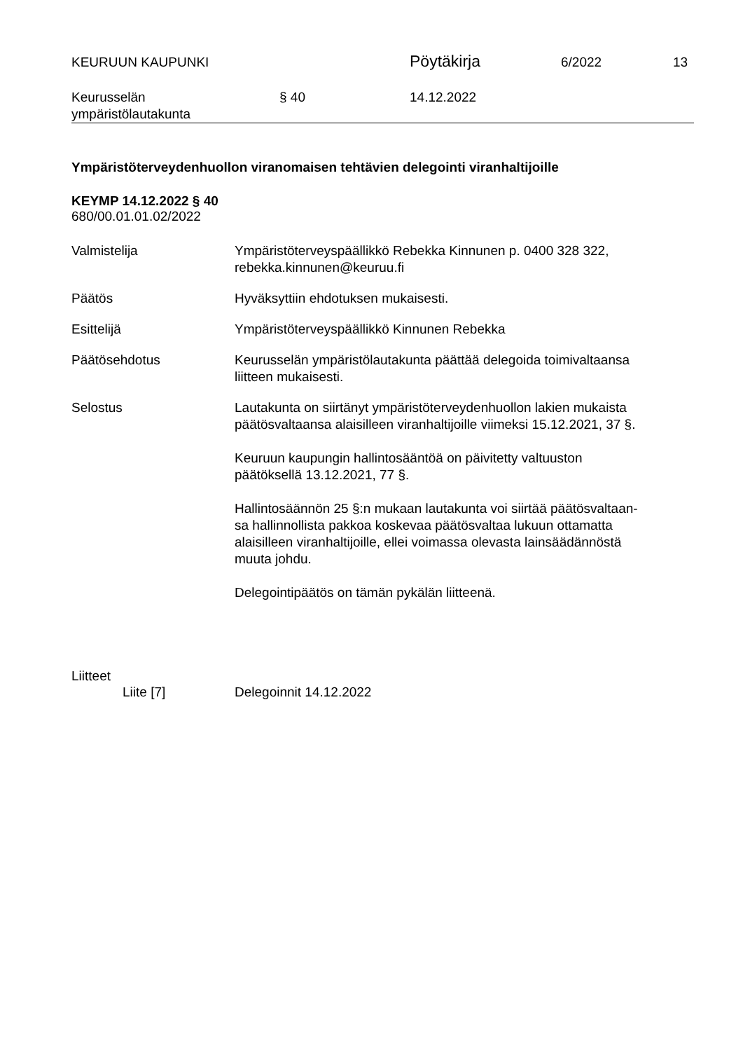KEURUUN KAUPUNKI
Pöytäkirja
6/2022 13
Keurusselän
ympäristölautakunta
§ 40 14.12.2022
Ympäristöterveydenhuollon viranomaisen tehtävien delegointi viranhaltijoille
KEYMP 14.12.2022 § 40
680/00.01.01.02/2022
Valmistelija Ympäristöterveyspäällikkö Rebekka Kinnunen p. 0400 328 322,
rebekka.kinnunen@keuruu.fi
Päätös Hyväksyttiin ehdotuksen mukaisesti.
Esittelijä Ympäristöterveyspäällikkö Kinnunen Rebekka
Päätösehdotus Keurusselän ympäristölautakunta päättää delegoida toimivaltaansa
liitteen mukaisesti.
Selostus Lautakunta on siirtänyt ympäristöterveydenhuollon lakien mukaista
päätösvaltaansa alaisilleen viranhaltijoille viimeksi 15.12.2021, 37 §.
Keuruun kaupungin hallintosääntöä on päivitetty valtuuston
päätöksellä 13.12.2021, 77 §.
Hallintosäännön 25 §:n mukaan lautakunta voi siirtää päätösvaltaan-
sa hallinnollista pakkoa koskevaa päätösvaltaa lukuun ottamatta
alaisilleen viranhaltijoille, ellei voimassa olevasta lainsäädännöstä
muuta johdu.
Delegointipäätös on tämän pykälän liitteenä.
Liitteet
Liite [7] Delegoinnit 14.12.2022